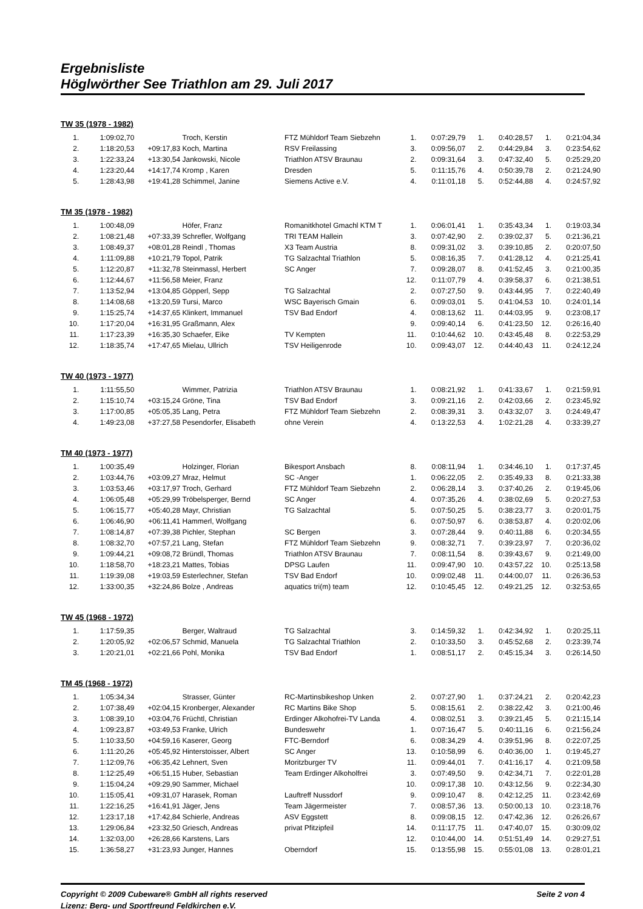Ergebnisliste
Höglwörther See Triathlon am 29. Juli 2017
TW 35 (1978 - 1982)
| 1. | 1:09:02,70 | | Troch, Kerstin | FTZ Mühldorf Team Siebzehn | 1. | 0:07:29,79 | 1. | 0:40:28,57 | 1. | 0:21:04,34 |
| 2. | 1:18:20,53 | +09:17,83 | Koch, Martina | RSV Freilassing | 3. | 0:09:56,07 | 2. | 0:44:29,84 | 3. | 0:23:54,62 |
| 3. | 1:22:33,24 | +13:30,54 | Jankowski, Nicole | Triathlon ATSV Braunau | 2. | 0:09:31,64 | 3. | 0:47:32,40 | 5. | 0:25:29,20 |
| 4. | 1:23:20,44 | +14:17,74 | Kromp , Karen | Dresden | 5. | 0:11:15,76 | 4. | 0:50:39,78 | 2. | 0:21:24,90 |
| 5. | 1:28:43,98 | +19:41,28 | Schimmel, Janine | Siemens Active e.V. | 4. | 0:11:01,18 | 5. | 0:52:44,88 | 4. | 0:24:57,92 |
TM 35 (1978 - 1982)
| 1. | 1:00:48,09 | | Höfer, Franz | Romanitkhotel Gmachl KTM T | 1. | 0:06:01,41 | 1. | 0:35:43,34 | 1. | 0:19:03,34 |
| 2. | 1:08:21,48 | +07:33,39 | Schrefler, Wolfgang | TRI TEAM Hallein | 3. | 0:07:42,90 | 2. | 0:39:02,37 | 5. | 0:21:36,21 |
| 3. | 1:08:49,37 | +08:01,28 | Reindl , Thomas | X3 Team Austria | 8. | 0:09:31,02 | 3. | 0:39:10,85 | 2. | 0:20:07,50 |
| 4. | 1:11:09,88 | +10:21,79 | Topol, Patrik | TG Salzachtal Triathlon | 5. | 0:08:16,35 | 7. | 0:41:28,12 | 4. | 0:21:25,41 |
| 5. | 1:12:20,87 | +11:32,78 | Steinmassl, Herbert | SC Anger | 7. | 0:09:28,07 | 8. | 0:41:52,45 | 3. | 0:21:00,35 |
| 6. | 1:12:44,67 | +11:56,58 | Meier, Franz | | 12. | 0:11:07,79 | 4. | 0:39:58,37 | 6. | 0:21:38,51 |
| 7. | 1:13:52,94 | +13:04,85 | Göpperl, Sepp | TG Salzachtal | 2. | 0:07:27,50 | 9. | 0:43:44,95 | 7. | 0:22:40,49 |
| 8. | 1:14:08,68 | +13:20,59 | Tursi, Marco | WSC Bayerisch Gmain | 6. | 0:09:03,01 | 5. | 0:41:04,53 | 10. | 0:24:01,14 |
| 9. | 1:15:25,74 | +14:37,65 | Klinkert, Immanuel | TSV Bad Endorf | 4. | 0:08:13,62 | 11. | 0:44:03,95 | 9. | 0:23:08,17 |
| 10. | 1:17:20,04 | +16:31,95 | Graßmann, Alex | | 9. | 0:09:40,14 | 6. | 0:41:23,50 | 12. | 0:26:16,40 |
| 11. | 1:17:23,39 | +16:35,30 | Schaefer, Eike | TV Kempten | 11. | 0:10:44,62 | 10. | 0:43:45,48 | 8. | 0:22:53,29 |
| 12. | 1:18:35,74 | +17:47,65 | Mielau, Ullrich | TSV Heiligenrode | 10. | 0:09:43,07 | 12. | 0:44:40,43 | 11. | 0:24:12,24 |
TW 40 (1973 - 1977)
| 1. | 1:11:55,50 | | Wimmer, Patrizia | Triathlon ATSV Braunau | 1. | 0:08:21,92 | 1. | 0:41:33,67 | 1. | 0:21:59,91 |
| 2. | 1:15:10,74 | +03:15,24 | Gröne, Tina | TSV Bad Endorf | 3. | 0:09:21,16 | 2. | 0:42:03,66 | 2. | 0:23:45,92 |
| 3. | 1:17:00,85 | +05:05,35 | Lang, Petra | FTZ Mühldorf Team Siebzehn | 2. | 0:08:39,31 | 3. | 0:43:32,07 | 3. | 0:24:49,47 |
| 4. | 1:49:23,08 | +37:27,58 | Pesendorfer, Elisabeth | ohne Verein | 4. | 0:13:22,53 | 4. | 1:02:21,28 | 4. | 0:33:39,27 |
TM 40 (1973 - 1977)
| 1. | 1:00:35,49 | | Holzinger, Florian | Bikesport Ansbach | 8. | 0:08:11,94 | 1. | 0:34:46,10 | 1. | 0:17:37,45 |
| 2. | 1:03:44,76 | +03:09,27 | Mraz, Helmut | SC -Anger | 1. | 0:06:22,05 | 2. | 0:35:49,33 | 8. | 0:21:33,38 |
| 3. | 1:03:53,46 | +03:17,97 | Troch, Gerhard | FTZ Mühldorf Team Siebzehn | 2. | 0:06:28,14 | 3. | 0:37:40,26 | 2. | 0:19:45,06 |
| 4. | 1:06:05,48 | +05:29,99 | Tröbelsperger, Bernd | SC Anger | 4. | 0:07:35,26 | 4. | 0:38:02,69 | 5. | 0:20:27,53 |
| 5. | 1:06:15,77 | +05:40,28 | Mayr, Christian | TG Salzachtal | 5. | 0:07:50,25 | 5. | 0:38:23,77 | 3. | 0:20:01,75 |
| 6. | 1:06:46,90 | +06:11,41 | Hammerl, Wolfgang | | 6. | 0:07:50,97 | 6. | 0:38:53,87 | 4. | 0:20:02,06 |
| 7. | 1:08:14,87 | +07:39,38 | Pichler, Stephan | SC Bergen | 3. | 0:07:28,44 | 9. | 0:40:11,88 | 6. | 0:20:34,55 |
| 8. | 1:08:32,70 | +07:57,21 | Lang, Stefan | FTZ Mühldorf Team Siebzehn | 9. | 0:08:32,71 | 7. | 0:39:23,97 | 7. | 0:20:36,02 |
| 9. | 1:09:44,21 | +09:08,72 | Bründl, Thomas | Triathlon ATSV Braunau | 7. | 0:08:11,54 | 8. | 0:39:43,67 | 9. | 0:21:49,00 |
| 10. | 1:18:58,70 | +18:23,21 | Mattes, Tobias | DPSG Laufen | 11. | 0:09:47,90 | 10. | 0:43:57,22 | 10. | 0:25:13,58 |
| 11. | 1:19:39,08 | +19:03,59 | Esterlechner, Stefan | TSV Bad Endorf | 10. | 0:09:02,48 | 11. | 0:44:00,07 | 11. | 0:26:36,53 |
| 12. | 1:33:00,35 | +32:24,86 | Bolze , Andreas | aquatics tri(m) team | 12. | 0:10:45,45 | 12. | 0:49:21,25 | 12. | 0:32:53,65 |
TW 45 (1968 - 1972)
| 1. | 1:17:59,35 | | Berger, Waltraud | TG Salzachtal | 3. | 0:14:59,32 | 1. | 0:42:34,92 | 1. | 0:20:25,11 |
| 2. | 1:20:05,92 | +02:06,57 | Schmid, Manuela | TG Salzachtal Triathlon | 2. | 0:10:33,50 | 3. | 0:45:52,68 | 2. | 0:23:39,74 |
| 3. | 1:20:21,01 | +02:21,66 | Pohl, Monika | TSV Bad Endorf | 1. | 0:08:51,17 | 2. | 0:45:15,34 | 3. | 0:26:14,50 |
TM 45 (1968 - 1972)
| 1. | 1:05:34,34 | | Strasser, Günter | RC-Martinsbikeshop Unken | 2. | 0:07:27,90 | 1. | 0:37:24,21 | 2. | 0:20:42,23 |
| 2. | 1:07:38,49 | +02:04,15 | Kronberger, Alexander | RC Martins Bike Shop | 5. | 0:08:15,61 | 2. | 0:38:22,42 | 3. | 0:21:00,46 |
| 3. | 1:08:39,10 | +03:04,76 | Früchtl, Christian | Erdinger Alkohofrei-TV Landa | 4. | 0:08:02,51 | 3. | 0:39:21,45 | 5. | 0:21:15,14 |
| 4. | 1:09:23,87 | +03:49,53 | Franke, Ulrich | Bundeswehr | 1. | 0:07:16,47 | 5. | 0:40:11,16 | 6. | 0:21:56,24 |
| 5. | 1:10:33,50 | +04:59,16 | Kaserer, Georg | FTC-Berndorf | 6. | 0:08:34,29 | 4. | 0:39:51,96 | 8. | 0:22:07,25 |
| 6. | 1:11:20,26 | +05:45,92 | Hinterstoisser, Albert | SC Anger | 13. | 0:10:58,99 | 6. | 0:40:36,00 | 1. | 0:19:45,27 |
| 7. | 1:12:09,76 | +06:35,42 | Lehnert, Sven | Moritzburger TV | 11. | 0:09:44,01 | 7. | 0:41:16,17 | 4. | 0:21:09,58 |
| 8. | 1:12:25,49 | +06:51,15 | Huber, Sebastian | Team Erdinger Alkoholfrei | 3. | 0:07:49,50 | 9. | 0:42:34,71 | 7. | 0:22:01,28 |
| 9. | 1:15:04,24 | +09:29,90 | Sammer, Michael | | 10. | 0:09:17,38 | 10. | 0:43:12,56 | 9. | 0:22:34,30 |
| 10. | 1:15:05,41 | +09:31,07 | Harasek, Roman | Lauftreff Nussdorf | 9. | 0:09:10,47 | 8. | 0:42:12,25 | 11. | 0:23:42,69 |
| 11. | 1:22:16,25 | +16:41,91 | Jäger, Jens | Team Jägermeister | 7. | 0:08:57,36 | 13. | 0:50:00,13 | 10. | 0:23:18,76 |
| 12. | 1:23:17,18 | +17:42,84 | Schierle, Andreas | ASV Eggstett | 8. | 0:09:08,15 | 12. | 0:47:42,36 | 12. | 0:26:26,67 |
| 13. | 1:29:06,84 | +23:32,50 | Griesch, Andreas | privat Pfitzipfeil | 14. | 0:11:17,75 | 11. | 0:47:40,07 | 15. | 0:30:09,02 |
| 14. | 1:32:03,00 | +26:28,66 | Karstens, Lars | | 12. | 0:10:44,00 | 14. | 0:51:51,49 | 14. | 0:29:27,51 |
| 15. | 1:36:58,27 | +31:23,93 | Junger, Hannes | Oberndorf | 15. | 0:13:55,98 | 15. | 0:55:01,08 | 13. | 0:28:01,21 |
Copyright © 2009 Cubeware® GmbH all rights reserved Seite 2 von 4
Lizenz: Berg- und Sportfreund Feldkirchen e.V.